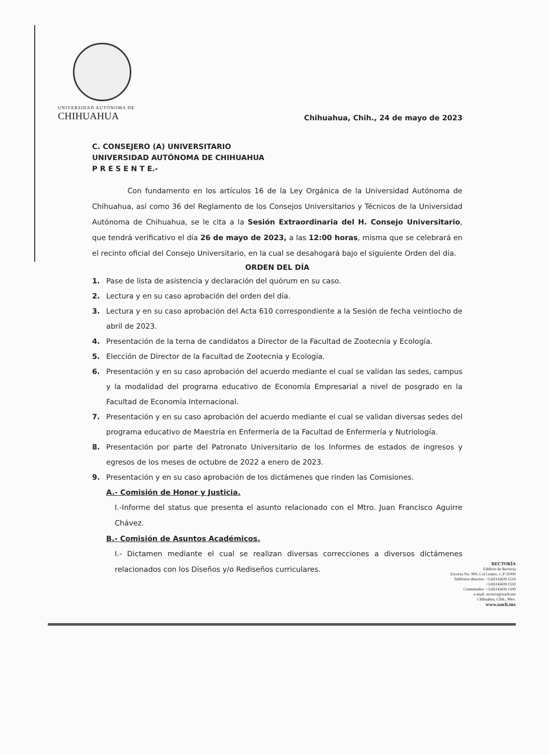UNIVERSIDAD AUTÓNOMA DE
CHIHUAHUA
Chihuahua, Chih., 24 de mayo de 2023
C. CONSEJERO (A) UNIVERSITARIO
UNIVERSIDAD AUTÓNOMA DE CHIHUAHUA
P R E S E N T E.-
Con fundamento en los artículos 16 de la Ley Orgánica de la Universidad Autónoma de Chihuahua, así como 36 del Reglamento de los Consejos Universitarios y Técnicos de la Universidad Autónoma de Chihuahua, se le cita a la Sesión Extraordinaria del H. Consejo Universitario, que tendrá verificativo el día 26 de mayo de 2023, a las 12:00 horas, misma que se celebrará en el recinto oficial del Consejo Universitario, en la cual se desahogará bajo el siguiente Orden del día.
ORDEN DEL DÍA
1. Pase de lista de asistencia y declaración del quórum en su caso.
2. Lectura y en su caso aprobación del orden del día.
3. Lectura y en su caso aprobación del Acta 610 correspondiente a la Sesión de fecha veintiocho de abril de 2023.
4. Presentación de la terna de candidatos a Director de la Facultad de Zootecnia y Ecología.
5. Elección de Director de la Facultad de Zootecnia y Ecología.
6. Presentación y en su caso aprobación del acuerdo mediante el cual se validan las sedes, campus y la modalidad del programa educativo de Economía Empresarial a nivel de posgrado en la Facultad de Economía Internacional.
7. Presentación y en su caso aprobación del acuerdo mediante el cual se validan diversas sedes del programa educativo de Maestría en Enfermería de la Facultad de Enfermería y Nutriología.
8. Presentación por parte del Patronato Universitario de los Informes de estados de ingresos y egresos de los meses de octubre de 2022 a enero de 2023.
9. Presentación y en su caso aprobación de los dictámenes que rinden las Comisiones.
A.- Comisión de Honor y Justicia.
I.-Informe del status que presenta el asunto relacionado con el Mtro. Juan Francisco Aguirre Chávez.
B.- Comisión de Asuntos Académicos.
I.- Dictamen mediante el cual se realizan diversas correcciones a diversos dictámenes relacionados con los Diseños y/o Rediseños curriculares.
RECTORÍA
Edificio de Rectoría
Escorza No. 900, Col Centro, C.P 31000
Teléfonos directos: +52(614)439.1516
+52(614)439.1550
Conmutador: +52(614)439.1500
e-mail: rectoria@uach.mx
Chihuahua, Chih., Mex.
www.uach.mx